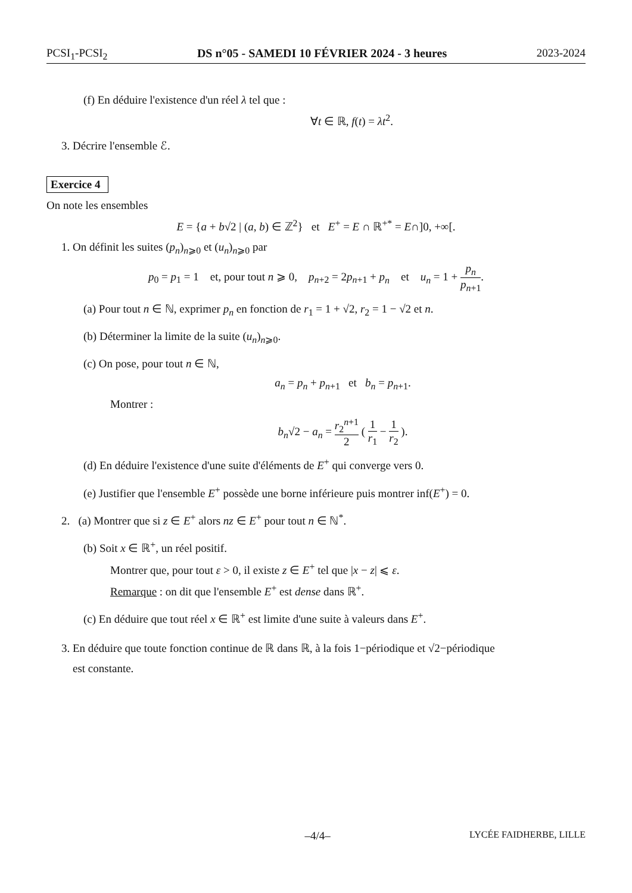PCSI<sub>1</sub>-PCSI<sub>2</sub> DS n°05 - SAMEDI 10 FÉVRIER 2024 - 3 heures 2023-2024
(f) En déduire l'existence d'un réel λ tel que :
∀t ∈ ℝ, f(t) = λt<sup>2</sup>.
3. Décrire l'ensemble ℰ.
Exercice 4
On note les ensembles
E = {a + b√2 | (a, b) ∈ ℤ<sup>2</sup>} et E<sup>+</sup> = E ∩ ℝ<sup>+*</sup> = E∩]0, +∞[.
1. On définit les suites (p<sub>n</sub>)<sub>n⩾0</sub> et (u<sub>n</sub>)<sub>n⩾0</sub> par
p<sub>0</sub> = p<sub>1</sub> = 1 et, pour tout n ⩾ 0, p<sub>n+2</sub> = 2p<sub>n+1</sub> + p<sub>n</sub> et u<sub>n</sub> = 1 + p<sub>n</sub> p<sub>n+1</sub>.
(a) Pour tout n ∈ ℕ, exprimer p<sub>n</sub> en fonction de r<sub>1</sub> = 1 + √2, r<sub>2</sub> = 1 − √2 et n.
(b) Déterminer la limite de la suite (u<sub>n</sub>)<sub>n⩾0</sub>.
(c) On pose, pour tout n ∈ ℕ,
a<sub>n</sub> = p<sub>n</sub> + p<sub>n+1</sub> et b<sub>n</sub> = p<sub>n+1</sub>.
Montrer :
b<sub>n</sub>√2 − a<sub>n</sub> = r<sub>2</sub><sup>n+1</sup> 2 ( 1 r<sub>1</sub> − 1 r<sub>2</sub> ).
(d) En déduire l'existence d'une suite d'éléments de E<sup>+</sup> qui converge vers 0.
(e) Justifier que l'ensemble E<sup>+</sup> possède une borne inférieure puis montrer inf(E<sup>+</sup>) = 0.
2. (a) Montrer que si z ∈ E<sup>+</sup> alors nz ∈ E<sup>+</sup> pour tout n ∈ ℕ<sup>*</sup>.
(b) Soit x ∈ ℝ<sup>+</sup>, un réel positif.
Montrer que, pour tout ε > 0, il existe z ∈ E<sup>+</sup> tel que |x − z| ⩽ ε.
Remarque : on dit que l'ensemble E<sup>+</sup> est dense dans ℝ<sup>+</sup>.
(c) En déduire que tout réel x ∈ ℝ<sup>+</sup> est limite d'une suite à valeurs dans E<sup>+</sup>.
3. En déduire que toute fonction continue de ℝ dans ℝ, à la fois 1−périodique et √2−périodique
est constante.
–4/4– LYCÉE FAIDHERBE, LILLE